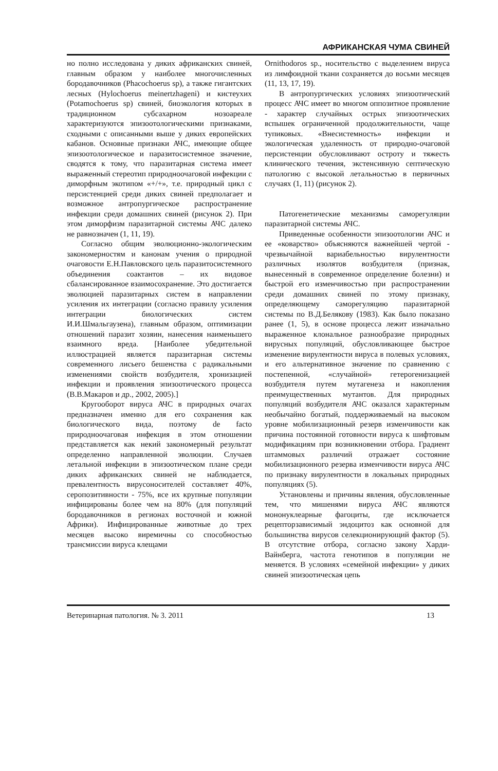АФРИКАНСКАЯ ЧУМА СВИНЕЙ
но полно исследована у диких африканских свиней, главным образом у наиболее многочисленных бородавочников (Phacochoerus sp), а также гигантских лесных (Hylochoerus meinertzhageni) и кистеухих (Potamochoerus sp) свиней, биоэкология которых в традиционном субсахарном нозоареале характеризуются эпизоотологическими признаками, сходными с описанными выше у диких европейских кабанов. Основные признаки АЧС, имеющие общее эпизоотологическое и паразитосистемное значение, сводятся к тому, что паразитарная система имеет выраженный стереотип природноочаговой инфекции с диморфным экотипом «+/+», т.е. природный цикл с персистенцией среди диких свиней предполагает и возможное антропургическое распространение инфекции среди домашних свиней (рисунок 2). При этом диморфизм паразитарной системы АЧС далеко не равнозначен (1, 11, 19).
Согласно общим эволюционно-экологическим закономерностям и канонам учения о природной очаговости Е.Н.Павловского цель паразитосистемного объединения соактантов – их видовое сбалансированное взаимосохранение. Это достигается эволюцией паразитарных систем в направлении усиления их интеграции (согласно правилу усиления интеграции биологических систем И.И.Шмальгаузена), главным образом, оптимизации отношений паразит хозяин, нанесения наименьшего взаимного вреда. [Наиболее убедительной иллюстрацией является паразитарная системы современного лисьего бешенства с радикальными изменениями свойств возбудителя, хронизацией инфекции и проявления эпизоотического процесса (В.В.Макаров и др., 2002, 2005).]
Кругооборот вируса АЧС в природных очагах предназначен именно для его сохранения как биологического вида, поэтому de facto природноочаговая инфекция в этом отношении представляется как некий закономерный результат определенно направленной эволюции. Случаев летальной инфекции в эпизоотическом плане среди диких африканских свиней не наблюдается, превалентность вирусоносителей составляет 40%, серопозитивности - 75%, все их крупные популяции инфицированы более чем на 80% (для популяций бородавочников в регионах восточной и южной Африки). Инфицированные животные до трех месяцев высоко виремичны со способностью трансмиссии вируса клещами
Ornithodoros sp., носительство с выделением вируса из лимфоидной ткани сохраняется до восьми месяцев (11, 13, 17, 19).
В антропургических условиях эпизоотический процесс АЧС имеет во многом оппозитное проявление - характер случайных острых эпизоотических вспышек ограниченной продолжительности, чаще тупиковых. «Внесистемность» инфекции и экологическая удаленность от природно-очаговой персистенции обусловливают остроту и тяжесть клинического течения, экстенсивную септическую патологию с высокой летальностью в первичных случаях (1, 11) (рисунок 2).
Патогенетические механизмы саморегуляции паразитарной системы АЧС.
Приведенные особенности эпизоотологии АЧС и ее «коварство» объясняются важнейшей чертой - чрезвычайной вариабельностью вирулентности различных изолятов возбудителя (признак, вынесенный в современное определение болезни) и быстрой его изменчивостью при распространении среди домашних свиней по этому признаку, определяющему саморегуляцию паразитарной системы по В.Д.Белякову (1983). Как было показано ранее (1, 5), в основе процесса лежит изначально выраженное клональное разнообразие природных вирусных популяций, обусловливающее быстрое изменение вирулентности вируса в полевых условиях, и его альтернативное значение по сравнению с постепенной, «случайной» гетерогенизацией возбудителя путем мутагенеза и накопления преимущественных мутантов. Для природных популяций возбудителя АЧС оказался характерным необычайно богатый, поддерживаемый на высоком уровне мобилизационный резерв изменчивости как причина постоянной готовности вируса к шифтовым модификациям при возникновении отбора. Градиент штаммовых различий отражает состояние мобилизационного резерва изменчивости вируса АЧС по признаку вирулентности в локальных природных популяциях (5).
Установлены и причины явления, обусловленные тем, что мишенями вируса АЧС являются мононуклеарные фагоциты, где исключается рецепторзависимый эндоцитоз как основной для большинства вирусов селекционирующий фактор (5). В отсутствие отбора, согласно закону Харди-Вайнберга, частота генотипов в популяции не меняется. В условиях «семейной инфекции» у диких свиней эпизоотическая цепь
Ветеринарная патология. № 3. 2011 13